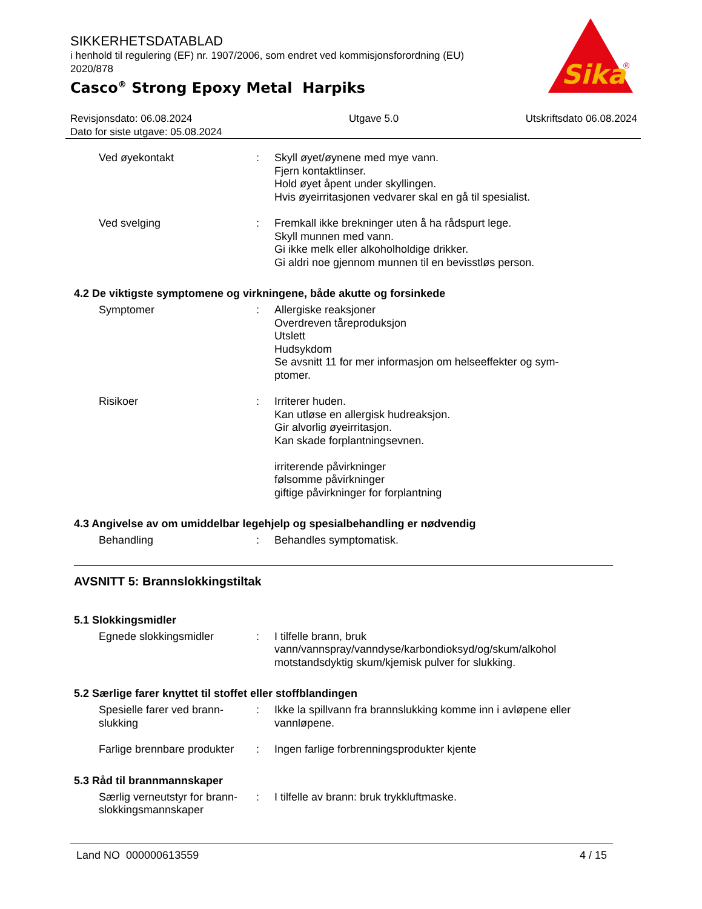SIKKERHETSDATABLAD
i henhold til regulering (EF) nr. 1907/2006, som endret ved kommisjonsforordning (EU) 2020/878
Casco<sup>®</sup> Strong Epoxy Metal Harpiks
Sika
®
Revisjonsdato: 06.08.2024
Dato for siste utgave: 05.08.2024
Utgave 5.0 Utskriftsdato 06.08.2024
Ved øyekontakt : Skyll øyet/øynene med mye vann.
Fjern kontaktlinser.
Hold øyet åpent under skyllingen.
Hvis øyeirritasjonen vedvarer skal en gå til spesialist.
Ved svelging : Fremkall ikke brekninger uten å ha rådspurt lege.
Skyll munnen med vann.
Gi ikke melk eller alkoholholdige drikker.
Gi aldri noe gjennom munnen til en bevisstløs person.
4.2 De viktigste symptomene og virkningene, både akutte og forsinkede
Symptomer : Allergiske reaksjoner
Overdreven tåreproduksjon
Utslett
Hudsykdom
Se avsnitt 11 for mer informasjon om helseeffekter og sym-
ptomer.
Risikoer : Irriterer huden.
Kan utløse en allergisk hudreaksjon.
Gir alvorlig øyeirritasjon.
Kan skade forplantningsevnen.
irriterende påvirkninger
følsomme påvirkninger
giftige påvirkninger for forplantning
4.3 Angivelse av om umiddelbar legehjelp og spesialbehandling er nødvendig
Behandling : Behandles symptomatisk.
AVSNITT 5: Brannslokkingstiltak
5.1 Slokkingsmidler
Egnede slokkingsmidler : I tilfelle brann, bruk vann/vannspray/vanndyse/karbondioksyd/og/skum/alkohol motstandsdyktig skum/kjemisk pulver for slukking.
5.2 Særlige farer knyttet til stoffet eller stoffblandingen
Spesielle farer ved brann-
slukking
: Ikke la spillvann fra brannslukking komme inn i avløpene eller vannløpene.
Farlige brennbare produkter
: Ingen farlige forbrenningsprodukter kjente
5.3 Råd til brannmannskaper
Særlig verneutstyr for brann-
slokkingsmannskaper
: I tilfelle av brann: bruk trykkluftmaske.
Land NO 000000613559 4 / 15